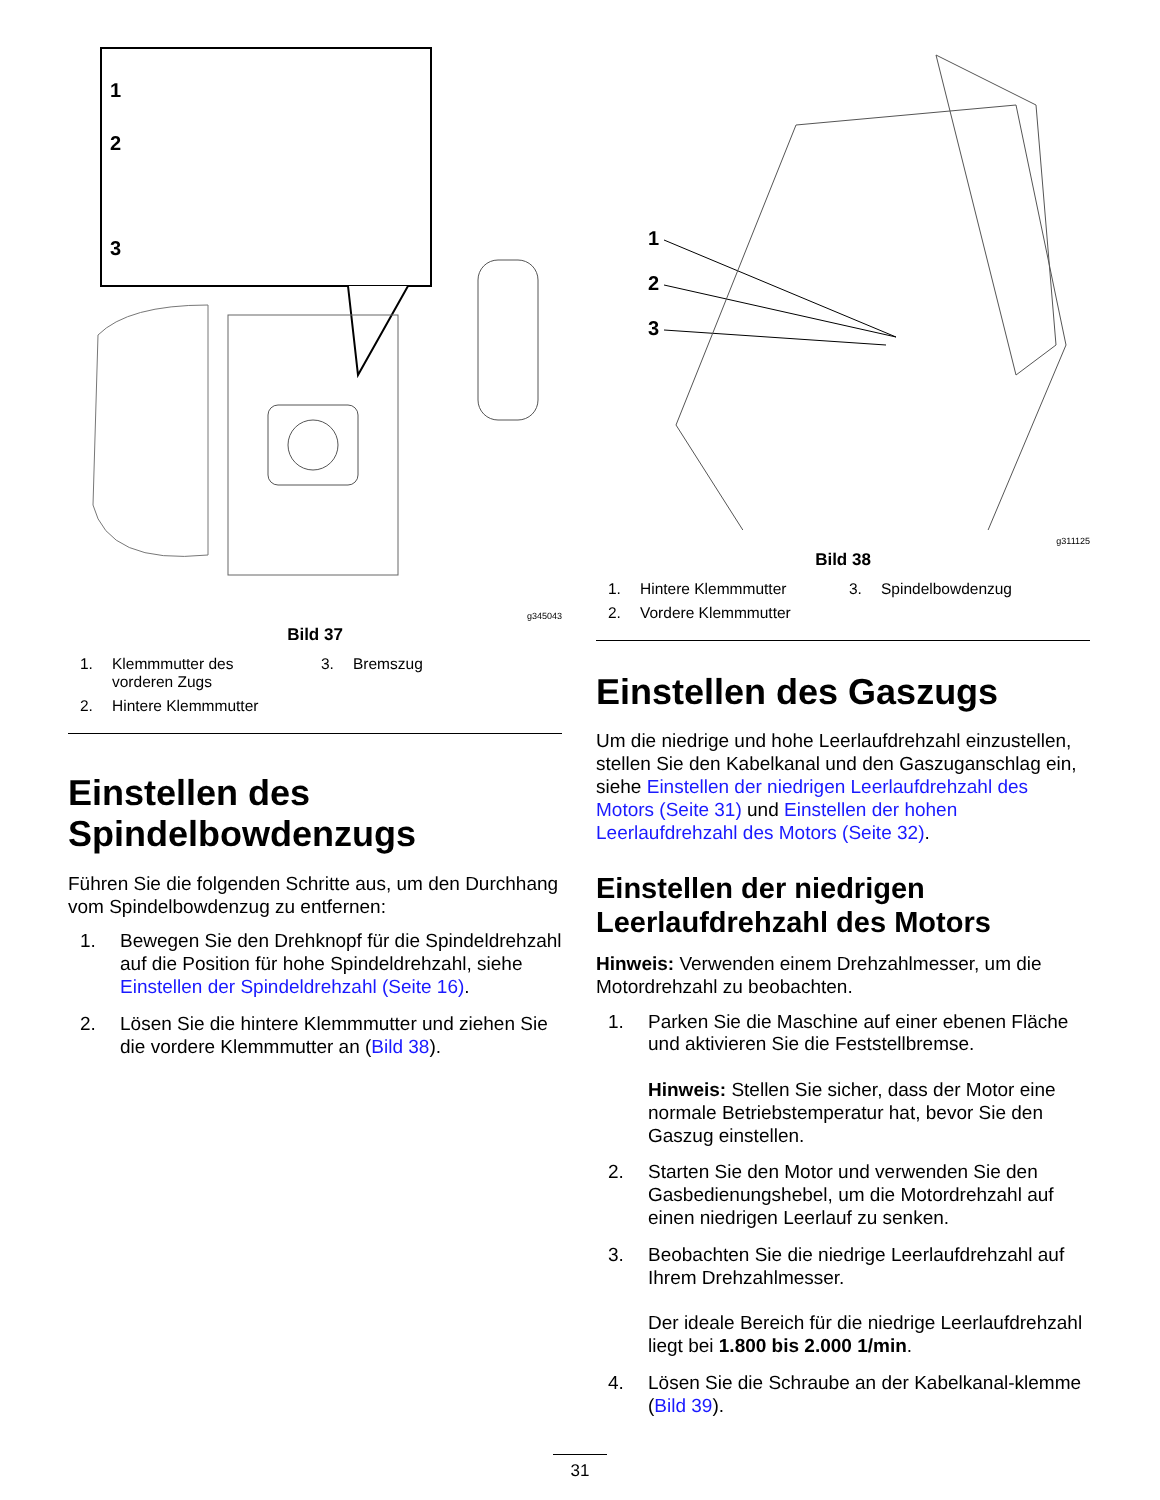1
2
3
g345043
Bild 37
1. Klemmmutter des
vorderen Zugs
3. Bremszug
2. Hintere Klemmmutter
Einstellen des Spindelbowdenzugs
Führen Sie die folgenden Schritte aus, um den Durchhang vom Spindelbowdenzug zu entfernen:
1. Bewegen Sie den Drehknopf für die Spindeldrehzahl auf die Position für hohe Spindeldrehzahl, siehe Einstellen der Spindeldrehzahl (Seite 16).
2. Lösen Sie die hintere Klemmmutter und ziehen Sie die vordere Klemmmutter an (Bild 38).
1
2
3
g311125
Bild 38
1. Hintere Klemmmutter
3. Spindelbowdenzug
2. Vordere Klemmmutter
Einstellen des Gaszugs
Um die niedrige und hohe Leerlaufdrehzahl einzustellen, stellen Sie den Kabelkanal und den Gaszuganschlag ein, siehe Einstellen der niedrigen Leerlaufdrehzahl des Motors (Seite 31) und Einstellen der hohen Leerlaufdrehzahl des Motors (Seite 32).
Einstellen der niedrigen Leerlaufdrehzahl des Motors
Hinweis: Verwenden einem Drehzahlmesser, um die Motordrehzahl zu beobachten.
1. Parken Sie die Maschine auf einer ebenen Fläche und aktivieren Sie die Feststellbremse.
Hinweis: Stellen Sie sicher, dass der Motor eine normale Betriebstemperatur hat, bevor Sie den Gaszug einstellen.
2. Starten Sie den Motor und verwenden Sie den Gasbedienungshebel, um die Motordrehzahl auf einen niedrigen Leerlauf zu senken.
3. Beobachten Sie die niedrige Leerlaufdrehzahl auf Ihrem Drehzahlmesser.
Der ideale Bereich für die niedrige Leerlaufdrehzahl liegt bei 1.800 bis 2.000 1/min.
4. Lösen Sie die Schraube an der Kabelkanal-klemme (Bild 39).
31